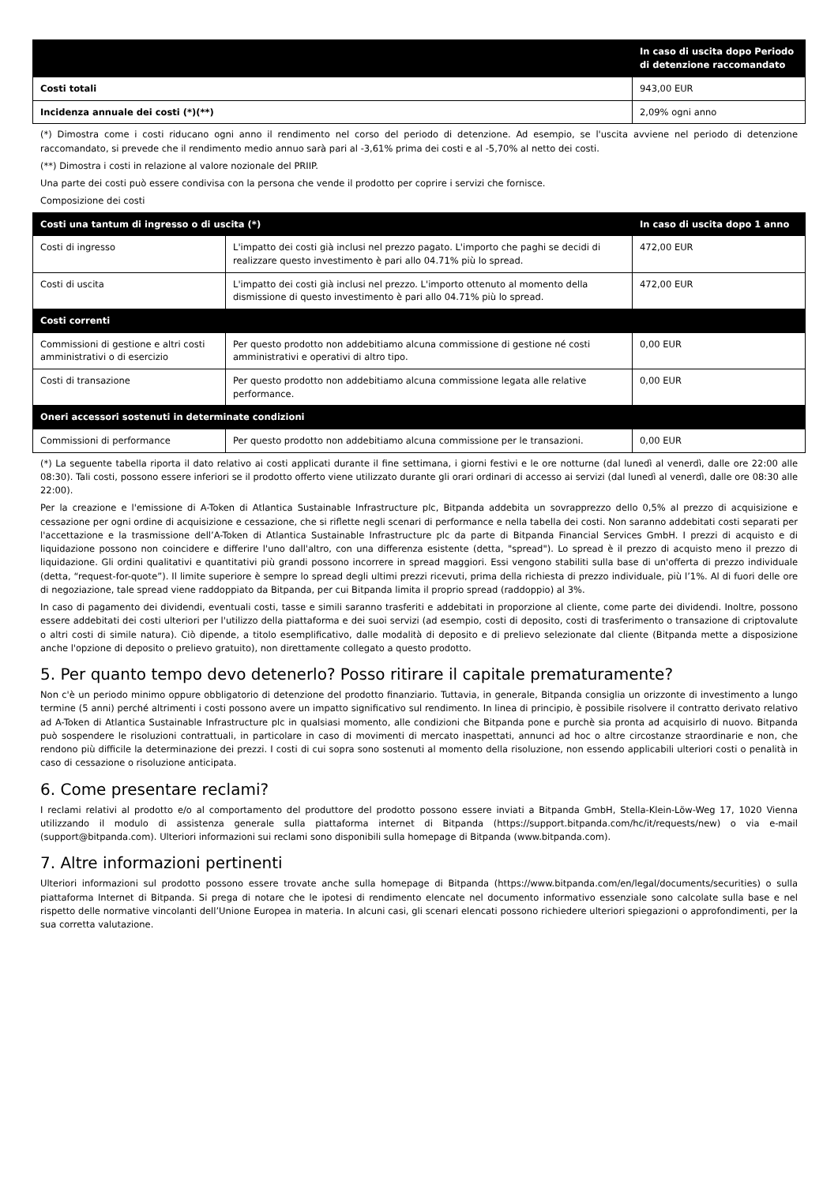| | In caso di uscita dopo Periodo di detenzione raccomandato |
| --- | --- |
| Costi totali | 943,00 EUR |
| Incidenza annuale dei costi (*)(**) | 2,09% ogni anno |
(*) Dimostra come i costi riducano ogni anno il rendimento nel corso del periodo di detenzione. Ad esempio, se l'uscita avviene nel periodo di detenzione raccomandato, si prevede che il rendimento medio annuo sarà pari al -3,61% prima dei costi e al -5,70% al netto dei costi.
(**) Dimostra i costi in relazione al valore nozionale del PRIIP.
Una parte dei costi può essere condivisa con la persona che vende il prodotto per coprire i servizi che fornisce.
Composizione dei costi
| Costi una tantum di ingresso o di uscita (*) | | In caso di uscita dopo 1 anno |
| --- | --- | --- |
| Costi di ingresso | L'impatto dei costi già inclusi nel prezzo pagato. L'importo che paghi se decidi di realizzare questo investimento è pari allo 04.71% più lo spread. | 472,00 EUR |
| Costi di uscita | L'impatto dei costi già inclusi nel prezzo. L'importo ottenuto al momento della dismissione di questo investimento è pari allo 04.71% più lo spread. | 472,00 EUR |
| Costi correnti | | |
| Commissioni di gestione e altri costi amministrativi o di esercizio | Per questo prodotto non addebitiamo alcuna commissione di gestione né costi amministrativi e operativi di altro tipo. | 0,00 EUR |
| Costi di transazione | Per questo prodotto non addebitiamo alcuna commissione legata alle relative performance. | 0,00 EUR |
| Oneri accessori sostenuti in determinate condizioni | | |
| Commissioni di performance | Per questo prodotto non addebitiamo alcuna commissione per le transazioni. | 0,00 EUR |
(*) La seguente tabella riporta il dato relativo ai costi applicati durante il fine settimana, i giorni festivi e le ore notturne (dal lunedì al venerdì, dalle ore 22:00 alle 08:30). Tali costi, possono essere inferiori se il prodotto offerto viene utilizzato durante gli orari ordinari di accesso ai servizi (dal lunedì al venerdì, dalle ore 08:30 alle 22:00).
Per la creazione e l'emissione di A-Token di Atlantica Sustainable Infrastructure plc, Bitpanda addebita un sovrapprezzo dello 0,5% al prezzo di acquisizione e cessazione per ogni ordine di acquisizione e cessazione, che si riflette negli scenari di performance e nella tabella dei costi. Non saranno addebitati costi separati per l'accettazione e la trasmissione dell’A-Token di Atlantica Sustainable Infrastructure plc da parte di Bitpanda Financial Services GmbH. I prezzi di acquisto e di liquidazione possono non coincidere e differire l'uno dall'altro, con una differenza esistente (detta, "spread"). Lo spread è il prezzo di acquisto meno il prezzo di liquidazione. Gli ordini qualitativi e quantitativi più grandi possono incorrere in spread maggiori. Essi vengono stabiliti sulla base di un'offerta di prezzo individuale (detta, “request-for-quote”). Il limite superiore è sempre lo spread degli ultimi prezzi ricevuti, prima della richiesta di prezzo individuale, più l’1%. Al di fuori delle ore di negoziazione, tale spread viene raddoppiato da Bitpanda, per cui Bitpanda limita il proprio spread (raddoppio) al 3%.
In caso di pagamento dei dividendi, eventuali costi, tasse e simili saranno trasferiti e addebitati in proporzione al cliente, come parte dei dividendi. Inoltre, possono essere addebitati dei costi ulteriori per l'utilizzo della piattaforma e dei suoi servizi (ad esempio, costi di deposito, costi di trasferimento o transazione di criptovalute o altri costi di simile natura). Ciò dipende, a titolo esemplificativo, dalle modalità di deposito e di prelievo selezionate dal cliente (Bitpanda mette a disposizione anche l'opzione di deposito o prelievo gratuito), non direttamente collegato a questo prodotto.
5. Per quanto tempo devo detenerlo? Posso ritirare il capitale prematuramente?
Non c'è un periodo minimo oppure obbligatorio di detenzione del prodotto finanziario. Tuttavia, in generale, Bitpanda consiglia un orizzonte di investimento a lungo termine (5 anni) perché altrimenti i costi possono avere un impatto significativo sul rendimento. In linea di principio, è possibile risolvere il contratto derivato relativo ad A-Token di Atlantica Sustainable Infrastructure plc in qualsiasi momento, alle condizioni che Bitpanda pone e purchè sia pronta ad acquisirlo di nuovo. Bitpanda può sospendere le risoluzioni contrattuali, in particolare in caso di movimenti di mercato inaspettati, annunci ad hoc o altre circostanze straordinarie e non, che rendono più difficile la determinazione dei prezzi. I costi di cui sopra sono sostenuti al momento della risoluzione, non essendo applicabili ulteriori costi o penalità in caso di cessazione o risoluzione anticipata.
6. Come presentare reclami?
I reclami relativi al prodotto e/o al comportamento del produttore del prodotto possono essere inviati a Bitpanda GmbH, Stella-Klein-Löw-Weg 17, 1020 Vienna utilizzando il modulo di assistenza generale sulla piattaforma internet di Bitpanda (https://support.bitpanda.com/hc/it/requests/new) o via e-mail (support@bitpanda.com). Ulteriori informazioni sui reclami sono disponibili sulla homepage di Bitpanda (www.bitpanda.com).
7. Altre informazioni pertinenti
Ulteriori informazioni sul prodotto possono essere trovate anche sulla homepage di Bitpanda (https://www.bitpanda.com/en/legal/documents/securities) o sulla piattaforma Internet di Bitpanda. Si prega di notare che le ipotesi di rendimento elencate nel documento informativo essenziale sono calcolate sulla base e nel rispetto delle normative vincolanti dell’Unione Europea in materia. In alcuni casi, gli scenari elencati possono richiedere ulteriori spiegazioni o approfondimenti, per la sua corretta valutazione.